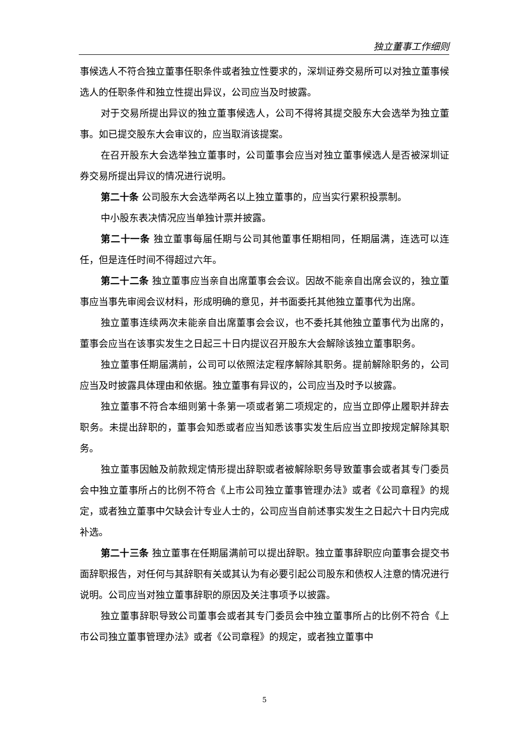独立董事工作细则
事候选人不符合独立董事任职条件或者独立性要求的，深圳证券交易所可以对独立董事候选人的任职条件和独立性提出异议，公司应当及时披露。
对于交易所提出异议的独立董事候选人，公司不得将其提交股东大会选举为独立董事。如已提交股东大会审议的，应当取消该提案。
在召开股东大会选举独立董事时，公司董事会应当对独立董事候选人是否被深圳证券交易所提出异议的情况进行说明。
第二十条 公司股东大会选举两名以上独立董事的，应当实行累积投票制。
中小股东表决情况应当单独计票并披露。
第二十一条 独立董事每届任期与公司其他董事任期相同，任期届满，连选可以连任，但是连任时间不得超过六年。
第二十二条 独立董事应当亲自出席董事会会议。因故不能亲自出席会议的，独立董事应当事先审阅会议材料，形成明确的意见，并书面委托其他独立董事代为出席。
独立董事连续两次未能亲自出席董事会会议，也不委托其他独立董事代为出席的，董事会应当在该事实发生之日起三十日内提议召开股东大会解除该独立董事职务。
独立董事任期届满前，公司可以依照法定程序解除其职务。提前解除职务的，公司应当及时披露具体理由和依据。独立董事有异议的，公司应当及时予以披露。
独立董事不符合本细则第十条第一项或者第二项规定的，应当立即停止履职并辞去职务。未提出辞职的，董事会知悉或者应当知悉该事实发生后应当立即按规定解除其职务。
独立董事因触及前款规定情形提出辞职或者被解除职务导致董事会或者其专门委员会中独立董事所占的比例不符合《上市公司独立董事管理办法》或者《公司章程》的规定，或者独立董事中欠缺会计专业人士的，公司应当自前述事实发生之日起六十日内完成补选。
第二十三条 独立董事在任期届满前可以提出辞职。独立董事辞职应向董事会提交书面辞职报告，对任何与其辞职有关或其认为有必要引起公司股东和债权人注意的情况进行说明。公司应当对独立董事辞职的原因及关注事项予以披露。
独立董事辞职导致公司董事会或者其专门委员会中独立董事所占的比例不符合《上市公司独立董事管理办法》或者《公司章程》的规定，或者独立董事中
5